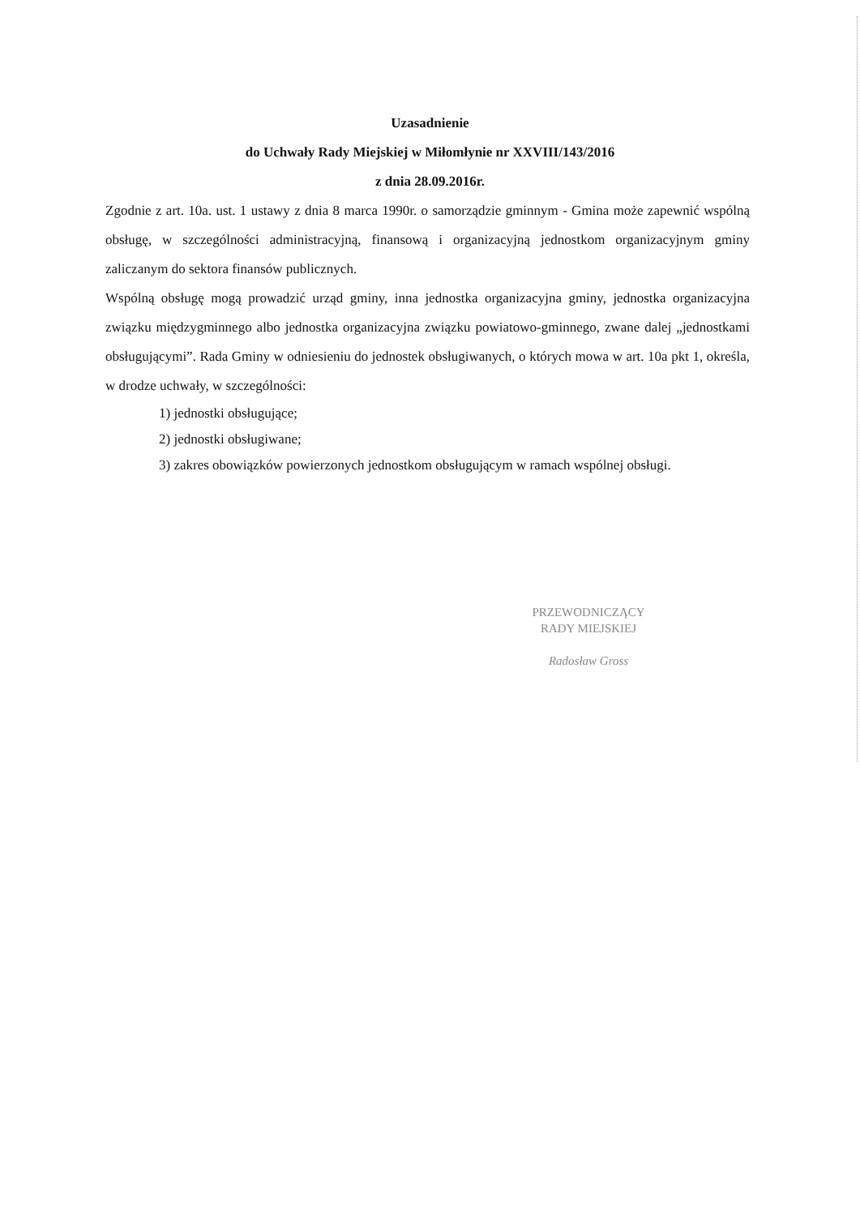Uzasadnienie
do Uchwały Rady Miejskiej w Miłomłynie nr XXVIII/143/2016
z dnia 28.09.2016r.
Zgodnie z art. 10a. ust. 1 ustawy z dnia 8 marca 1990r. o samorządzie gminnym - Gmina może zapewnić wspólną obsługę, w szczególności administracyjną, finansową i organizacyjną jednostkom organizacyjnym gminy zaliczanym do sektora finansów publicznych.
Wspólną obsługę mogą prowadzić urząd gminy, inna jednostka organizacyjna gminy, jednostka organizacyjna związku międzygminnego albo jednostka organizacyjna związku powiatowo-gminnego, zwane dalej „jednostkami obsługującymi”. Rada Gminy w odniesieniu do jednostek obsługiwanych, o których mowa w art. 10a pkt 1, określa, w drodze uchwały, w szczególności:
1) jednostki obsługujące;
2) jednostki obsługiwane;
3) zakres obowiązków powierzonych jednostkom obsługującym w ramach wspólnej obsługi.
PRZEWODNICZĄCY
RADY MIEJSKIEJ
Radosław Gross